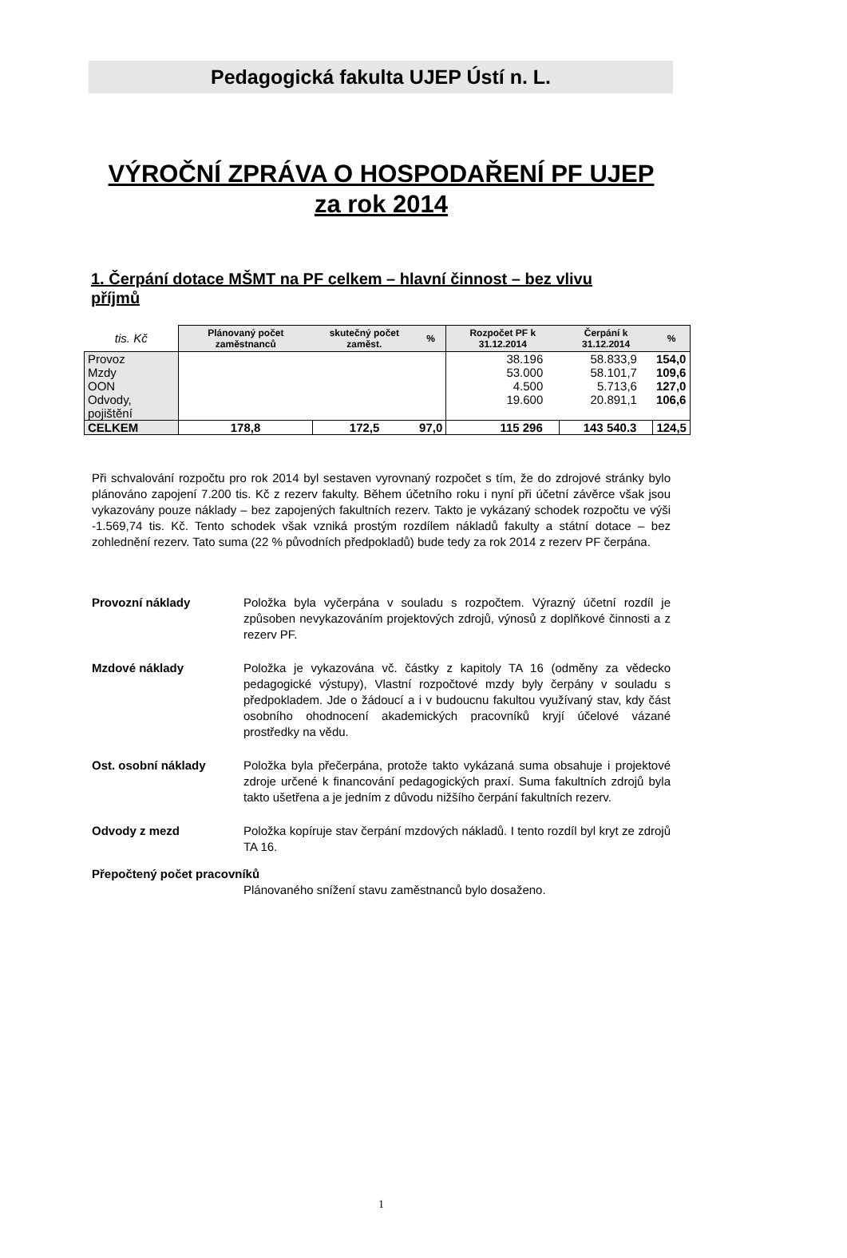Pedagogická fakulta UJEP Ústí n. L.
VÝROČNÍ ZPRÁVA O HOSPODAŘENÍ PF UJEP
za rok 2014
1. Čerpání dotace MŠMT na PF celkem – hlavní činnost – bez vlivu příjmů
| tis. Kč | Plánovaný počet zaměstnanců | skutečný počet zaměst. | % | Rozpočet PF k 31.12.2014 | Čerpání k 31.12.2014 | % |
| --- | --- | --- | --- | --- | --- | --- |
| Provoz Mzdy OON Odvody, pojištění | | | | 38.196 53.000 4.500 19.600 | 58.833,9 58.101,7 5.713,6 20.891,1 | 154,0 109,6 127,0 106,6 |
| CELKEM | 178,8 | 172,5 | 97,0 | 115 296 | 143 540.3 | 124,5 |
Při schvalování rozpočtu pro rok 2014 byl sestaven vyrovnaný rozpočet s tím, že do zdrojové stránky bylo plánováno zapojení 7.200 tis. Kč z rezerv fakulty. Během účetního roku i nyní při účetní závěrce však jsou vykazovány pouze náklady – bez zapojených fakultních rezerv. Takto je vykázaný schodek rozpočtu ve výši -1.569,74 tis. Kč. Tento schodek však vzniká prostým rozdílem nákladů fakulty a státní dotace – bez zohlednění rezerv. Tato suma (22 % původních předpokladů) bude tedy za rok 2014 z rezerv PF čerpána.
Provozní náklady Položka byla vyčerpána v souladu s rozpočtem. Výrazný účetní rozdíl je způsoben nevykazováním projektových zdrojů, výnosů z doplňkové činnosti a z rezerv PF.
Mzdové náklady Položka je vykazována vč. částky z kapitoly TA 16 (odměny za vědecko pedagogické výstupy), Vlastní rozpočtové mzdy byly čerpány v souladu s předpokladem. Jde o žádoucí a i v budoucnu fakultou využívaný stav, kdy část osobního ohodnocení akademických pracovníků kryjí účelové vázané prostředky na vědu.
Ost. osobní náklady Položka byla přečerpána, protože takto vykázaná suma obsahuje i projektové zdroje určené k financování pedagogických praxí. Suma fakultních zdrojů byla takto ušetřena a je jedním z důvodu nižšího čerpání fakultních rezerv.
Odvody z mezd Položka kopíruje stav čerpání mzdových nákladů. I tento rozdíl byl kryt ze zdrojů TA 16.
Přepočtený počet pracovníků
Plánovaného snížení stavu zaměstnanců bylo dosaženo.
1